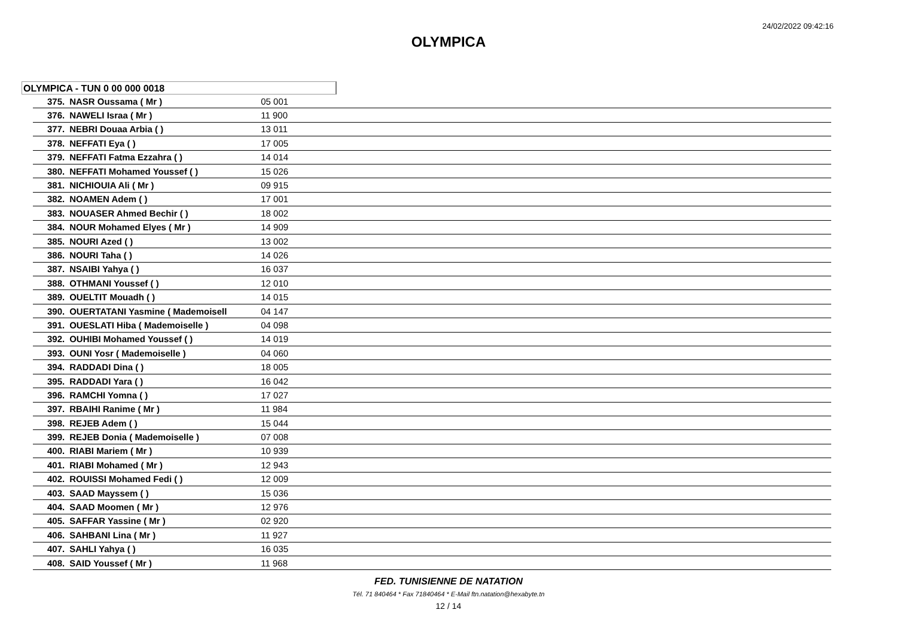24/02/2022 09:42:16
OLYMPICA
OLYMPICA - TUN 0 00 000 0018
| 375. | NASR Oussama ( Mr ) | 05 001 |
| 376. | NAWELI Israa ( Mr ) | 11 900 |
| 377. | NEBRI Douaa Arbia ( ) | 13 011 |
| 378. | NEFFATI Eya ( ) | 17 005 |
| 379. | NEFFATI Fatma Ezzahra ( ) | 14 014 |
| 380. | NEFFATI Mohamed Youssef ( ) | 15 026 |
| 381. | NICHIOUIA Ali ( Mr ) | 09 915 |
| 382. | NOAMEN Adem ( ) | 17 001 |
| 383. | NOUASER Ahmed Bechir ( ) | 18 002 |
| 384. | NOUR Mohamed Elyes ( Mr ) | 14 909 |
| 385. | NOURI Azed ( ) | 13 002 |
| 386. | NOURI Taha ( ) | 14 026 |
| 387. | NSAIBI Yahya ( ) | 16 037 |
| 388. | OTHMANI Youssef ( ) | 12 010 |
| 389. | OUELTIT Mouadh ( ) | 14 015 |
| 390. | OUERTATANI Yasmine ( Mademoisell | 04 147 |
| 391. | OUESLATI Hiba ( Mademoiselle ) | 04 098 |
| 392. | OUHIBI Mohamed Youssef ( ) | 14 019 |
| 393. | OUNI Yosr ( Mademoiselle ) | 04 060 |
| 394. | RADDADI Dina ( ) | 18 005 |
| 395. | RADDADI Yara ( ) | 16 042 |
| 396. | RAMCHI Yomna ( ) | 17 027 |
| 397. | RBAIHI Ranime ( Mr ) | 11 984 |
| 398. | REJEB Adem ( ) | 15 044 |
| 399. | REJEB Donia ( Mademoiselle ) | 07 008 |
| 400. | RIABI Mariem ( Mr ) | 10 939 |
| 401. | RIABI Mohamed ( Mr ) | 12 943 |
| 402. | ROUISSI Mohamed Fedi ( ) | 12 009 |
| 403. | SAAD Mayssem ( ) | 15 036 |
| 404. | SAAD Moomen ( Mr ) | 12 976 |
| 405. | SAFFAR Yassine ( Mr ) | 02 920 |
| 406. | SAHBANI Lina ( Mr ) | 11 927 |
| 407. | SAHLI Yahya ( ) | 16 035 |
| 408. | SAID Youssef ( Mr ) | 11 968 |
FED. TUNISIENNE DE NATATION
Tél. 71 840464 * Fax 71840464 * E-Mail ftn.natation@hexabyte.tn
12 / 14